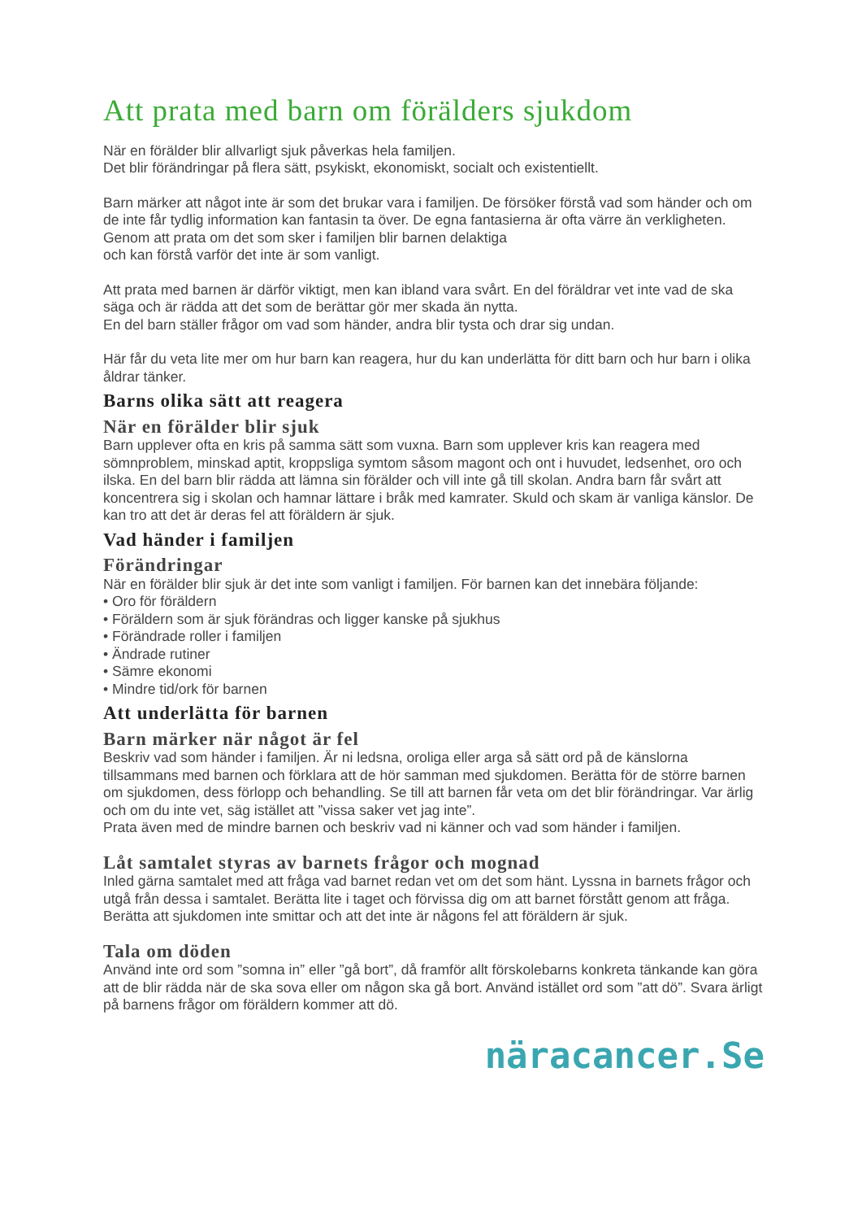Att prata med barn om förälders sjukdom
När en förälder blir allvarligt sjuk påverkas hela familjen.
Det blir förändringar på flera sätt, psykiskt, ekonomiskt, socialt och existentiellt.
Barn märker att något inte är som det brukar vara i familjen. De försöker förstå vad som händer och om de inte får tydlig information kan fantasin ta över. De egna fantasierna är ofta värre än verkligheten. Genom att prata om det som sker i familjen blir barnen delaktiga
och kan förstå varför det inte är som vanligt.
Att prata med barnen är därför viktigt, men kan ibland vara svårt. En del föräldrar vet inte vad de ska säga och är rädda att det som de berättar gör mer skada än nytta.
En del barn ställer frågor om vad som händer, andra blir tysta och drar sig undan.
Här får du veta lite mer om hur barn kan reagera, hur du kan underlätta för ditt barn och hur barn i olika åldrar tänker.
Barns olika sätt att reagera
När en förälder blir sjuk
Barn upplever ofta en kris på samma sätt som vuxna. Barn som upplever kris kan reagera med sömnproblem, minskad aptit, kroppsliga symtom såsom magont och ont i huvudet, ledsenhet, oro och ilska. En del barn blir rädda att lämna sin förälder och vill inte gå till skolan. Andra barn får svårt att koncentrera sig i skolan och hamnar lättare i bråk med kamrater. Skuld och skam är vanliga känslor. De kan tro att det är deras fel att föräldern är sjuk.
Vad händer i familjen
Förändringar
När en förälder blir sjuk är det inte som vanligt i familjen. För barnen kan det innebära följande:
• Oro för föräldern
• Föräldern som är sjuk förändras och ligger kanske på sjukhus
• Förändrade roller i familjen
• Ändrade rutiner
• Sämre ekonomi
• Mindre tid/ork för barnen
Att underlätta för barnen
Barn märker när något är fel
Beskriv vad som händer i familjen. Är ni ledsna, oroliga eller arga så sätt ord på de känslorna tillsammans med barnen och förklara att de hör samman med sjukdomen. Berätta för de större barnen om sjukdomen, dess förlopp och behandling. Se till att barnen får veta om det blir förändringar. Var ärlig och om du inte vet, säg istället att ”vissa saker vet jag inte”.
Prata även med de mindre barnen och beskriv vad ni känner och vad som händer i familjen.
Låt samtalet styras av barnets frågor och mognad
Inled gärna samtalet med att fråga vad barnet redan vet om det som hänt. Lyssna in barnets frågor och utgå från dessa i samtalet. Berätta lite i taget och förvissa dig om att barnet förstått genom att fråga. Berätta att sjukdomen inte smittar och att det inte är någons fel att föräldern är sjuk.
Tala om döden
Använd inte ord som ”somna in” eller ”gå bort”, då framför allt förskolebarns konkreta tänkande kan göra att de blir rädda när de ska sova eller om någon ska gå bort. Använd istället ord som ”att dö”. Svara ärligt på barnens frågor om föräldern kommer att dö.
näracancer.Se